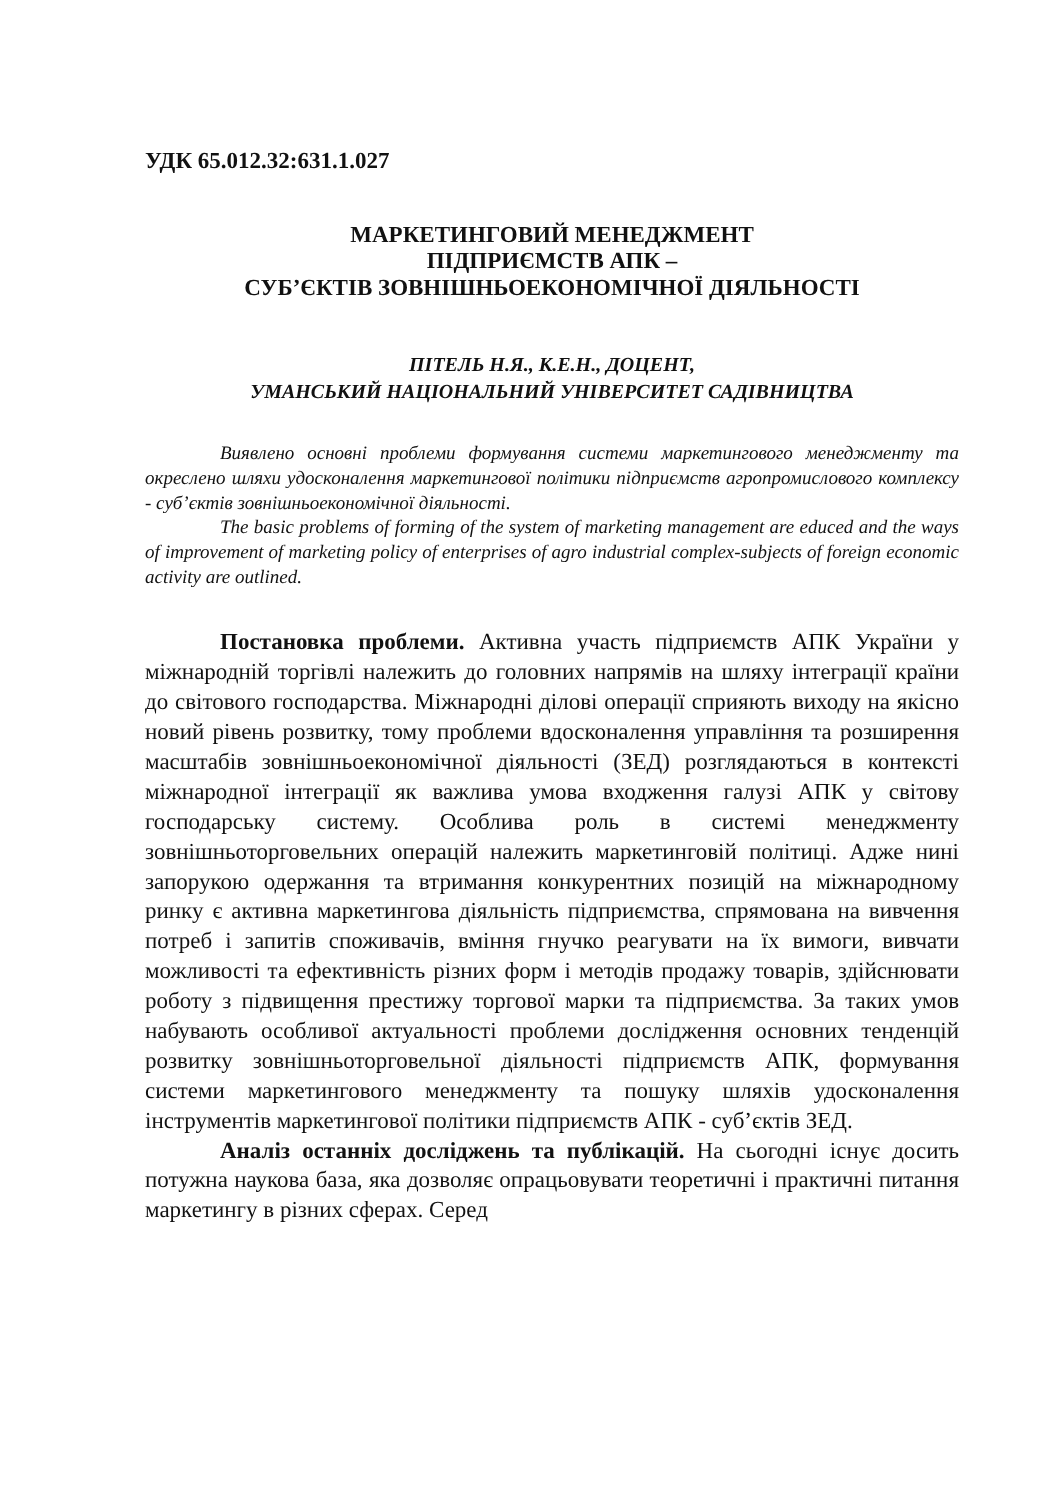УДК 65.012.32:631.1.027
МАРКЕТИНГОВИЙ МЕНЕДЖМЕНТ
ПІДПРИЄМСТВ АПК –
СУБ’ЄКТІВ ЗОВНІШНЬОЕКОНОМІЧНОЇ ДІЯЛЬНОСТІ
ПІТЕЛЬ Н.Я., К.Е.Н., ДОЦЕНТ,
УМАНСЬКИЙ НАЦІОНАЛЬНИЙ УНІВЕРСИТЕТ САДІВНИЦТВА
Виявлено основні проблеми формування системи маркетингового менеджменту та окреслено шляхи удосконалення маркетингової політики підприємств агропромислового комплексу - суб’єктів зовнішньоекономічної діяльності.
The basic problems of forming of the system of marketing management are educed and the ways of improvement of marketing policy of enterprises of agro industrial complex-subjects of foreign economic activity are outlined.
Постановка проблеми. Активна участь підприємств АПК України у міжнародній торгівлі належить до головних напрямів на шляху інтеграції країни до світового господарства. Міжнародні ділові операції сприяють виходу на якісно новий рівень розвитку, тому проблеми вдосконалення управління та розширення масштабів зовнішньоекономічної діяльності (ЗЕД) розглядаються в контексті міжнародної інтеграції як важлива умова входження галузі АПК у світову господарську систему. Особлива роль в системі менеджменту зовнішньоторговельних операцій належить маркетинговій політиці. Адже нині запорукою одержання та втримання конкурентних позицій на міжнародному ринку є активна маркетингова діяльність підприємства, спрямована на вивчення потреб і запитів споживачів, вміння гнучко реагувати на їх вимоги, вивчати можливості та ефективність різних форм і методів продажу товарів, здійснювати роботу з підвищення престижу торгової марки та підприємства. За таких умов набувають особливої актуальності проблеми дослідження основних тенденцій розвитку зовнішньоторговельної діяльності підприємств АПК, формування системи маркетингового менеджменту та пошуку шляхів удосконалення інструментів маркетингової політики підприємств АПК - суб’єктів ЗЕД.
Аналіз останніх досліджень та публікацій. На сьогодні існує досить потужна наукова база, яка дозволяє опрацьовувати теоретичні і практичні питання маркетингу в різних сферах. Серед